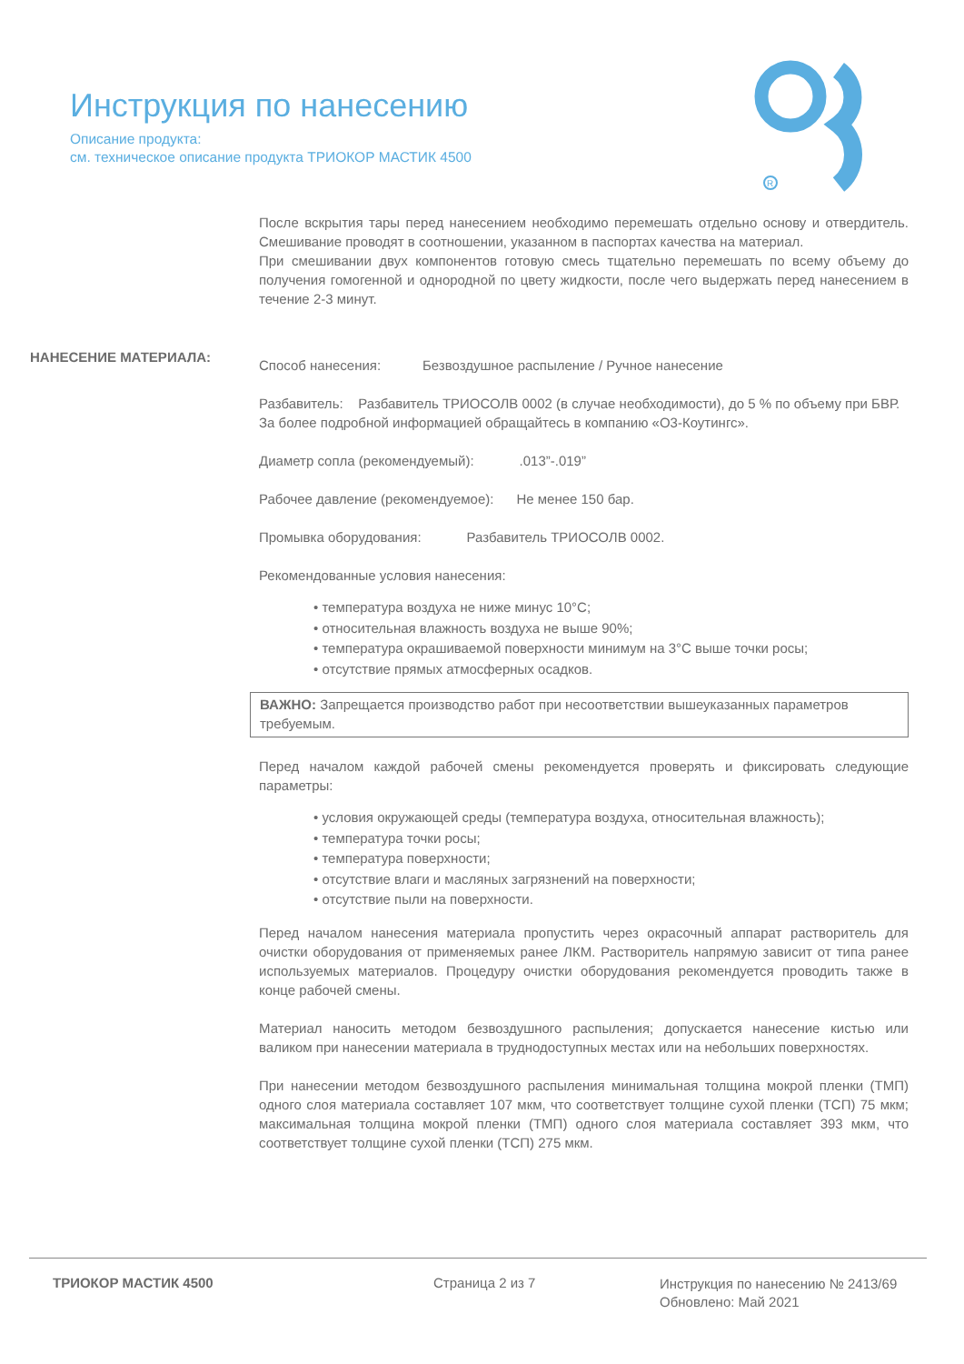Инструкция по нанесению
Описание продукта:
см. техническое описание продукта ТРИОКОР МАСТИК 4500
R
После вскрытия тары перед нанесением необходимо перемешать отдельно основу и отвердитель. Смешивание проводят в соотношении, указанном в паспортах качества на материал.
При смешивании двух компонентов готовую смесь тщательно перемешать по всему объему до получения гомогенной и однородной по цвету жидкости, после чего выдержать перед нанесением в течение 2-3 минут.
Способ нанесения: Безвоздушное распыление / Ручное нанесение
Разбавитель: Разбавитель ТРИОСОЛВ 0002 (в случае необходимости), до 5 % по объему при БВР.
За более подробной информацией обращайтесь в компанию «О3-Коутингс».
Диаметр сопла (рекомендуемый): .013”-.019”
Рабочее давление (рекомендуемое): Не менее 150 бар.
Промывка оборудования: Разбавитель ТРИОСОЛВ 0002.
Рекомендованные условия нанесения:
• температура воздуха не ниже минус 10°C;
• относительная влажность воздуха не выше 90%;
• температура окрашиваемой поверхности минимум на 3°C выше точки росы;
• отсутствие прямых атмосферных осадков.
ВАЖНО: Запрещается производство работ при несоответствии вышеуказанных параметров требуемым.
Перед началом каждой рабочей смены рекомендуется проверять и фиксировать следующие параметры:
• условия окружающей среды (температура воздуха, относительная влажность);
• температура точки росы;
• температура поверхности;
• отсутствие влаги и масляных загрязнений на поверхности;
• отсутствие пыли на поверхности.
Перед началом нанесения материала пропустить через окрасочный аппарат растворитель для очистки оборудования от применяемых ранее ЛКМ. Растворитель напрямую зависит от типа ранее используемых материалов. Процедуру очистки оборудования рекомендуется проводить также в конце рабочей смены.
Материал наносить методом безвоздушного распыления; допускается нанесение кистью или валиком при нанесении материала в труднодоступных местах или на небольших поверхностях.
При нанесении методом безвоздушного распыления минимальная толщина мокрой пленки (ТМП) одного слоя материала составляет 107 мкм, что соответствует толщине сухой пленки (ТСП) 75 мкм; максимальная толщина мокрой пленки (ТМП) одного слоя материала составляет 393 мкм, что соответствует толщине сухой пленки (ТСП) 275 мкм.
НАНЕСЕНИЕ МАТЕРИАЛА:
ТРИОКОР МАСТИК 4500 Страница 2 из 7
Инструкция по нанесению № 2413/69
Обновлено: Май 2021